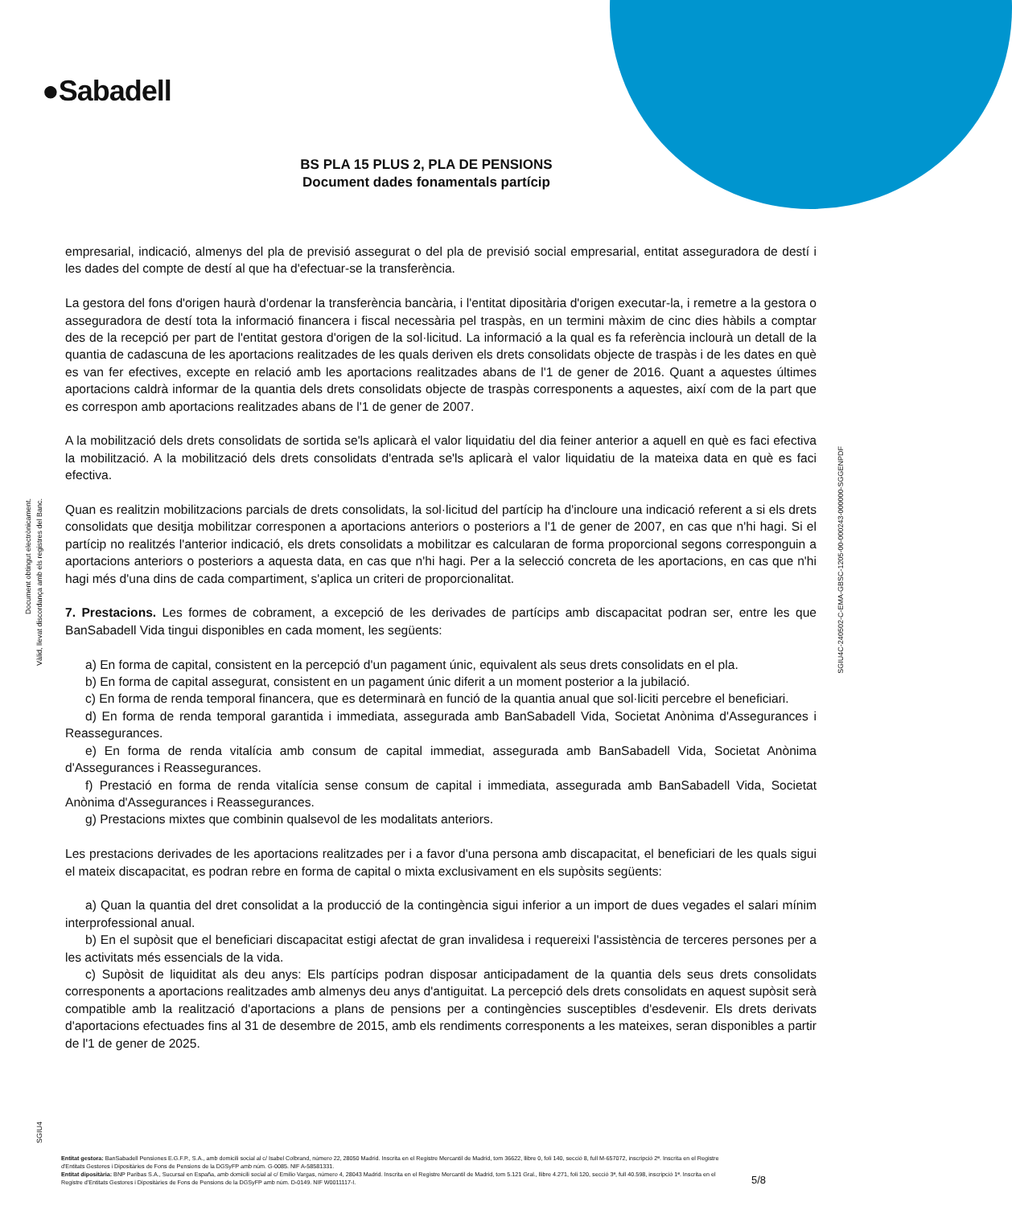●Sabadell
BS PLA 15 PLUS 2, PLA DE PENSIONS
Document dades fonamentals partícip
Document obtingut electrònicament.
Vàlid, llevat discordança amb els registres del Banc.
SGIU4C-240502-C-EMA-GBSC-1205-00-000243-000000-SGGENPDF
SGIU4
empresarial, indicació, almenys del pla de previsió assegurat o del pla de previsió social empresarial, entitat asseguradora de destí i les dades del compte de destí al que ha d'efectuar-se la transferència.
La gestora del fons d'origen haurà d'ordenar la transferència bancària, i l'entitat dipositària d'origen executar-la, i remetre a la gestora o asseguradora de destí tota la informació financera i fiscal necessària pel traspàs, en un termini màxim de cinc dies hàbils a comptar des de la recepció per part de l'entitat gestora d'origen de la sol·licitud. La informació a la qual es fa referència inclourà un detall de la quantia de cadascuna de les aportacions realitzades de les quals deriven els drets consolidats objecte de traspàs i de les dates en què es van fer efectives, excepte en relació amb les aportacions realitzades abans de l'1 de gener de 2016. Quant a aquestes últimes aportacions caldrà informar de la quantia dels drets consolidats objecte de traspàs corresponents a aquestes, així com de la part que es correspon amb aportacions realitzades abans de l'1 de gener de 2007.
A la mobilització dels drets consolidats de sortida se'ls aplicarà el valor liquidatiu del dia feiner anterior a aquell en què es faci efectiva la mobilització. A la mobilització dels drets consolidats d'entrada se'ls aplicarà el valor liquidatiu de la mateixa data en què es faci efectiva.
Quan es realitzin mobilitzacions parcials de drets consolidats, la sol·licitud del partícip ha d'incloure una indicació referent a si els drets consolidats que desitja mobilitzar corresponen a aportacions anteriors o posteriors a l'1 de gener de 2007, en cas que n'hi hagi. Si el partícip no realitzés l'anterior indicació, els drets consolidats a mobilitzar es calcularan de forma proporcional segons corresponguin a aportacions anteriors o posteriors a aquesta data, en cas que n'hi hagi. Per a la selecció concreta de les aportacions, en cas que n'hi hagi més d'una dins de cada compartiment, s'aplica un criteri de proporcionalitat.
7. Prestacions. Les formes de cobrament, a excepció de les derivades de partícips amb discapacitat podran ser, entre les que BanSabadell Vida tingui disponibles en cada moment, les següents:
a) En forma de capital, consistent en la percepció d'un pagament únic, equivalent als seus drets consolidats en el pla.
b) En forma de capital assegurat, consistent en un pagament únic diferit a un moment posterior a la jubilació.
c) En forma de renda temporal financera, que es determinarà en funció de la quantia anual que sol·liciti percebre el beneficiari.
d) En forma de renda temporal garantida i immediata, assegurada amb BanSabadell Vida, Societat Anònima d'Assegurances i Reassegurances.
e) En forma de renda vitalícia amb consum de capital immediat, assegurada amb BanSabadell Vida, Societat Anònima d'Assegurances i Reassegurances.
f) Prestació en forma de renda vitalícia sense consum de capital i immediata, assegurada amb BanSabadell Vida, Societat Anònima d'Assegurances i Reassegurances.
g) Prestacions mixtes que combinin qualsevol de les modalitats anteriors.
Les prestacions derivades de les aportacions realitzades per i a favor d'una persona amb discapacitat, el beneficiari de les quals sigui el mateix discapacitat, es podran rebre en forma de capital o mixta exclusivament en els supòsits següents:
a) Quan la quantia del dret consolidat a la producció de la contingència sigui inferior a un import de dues vegades el salari mínim interprofessional anual.
b) En el supòsit que el beneficiari discapacitat estigi afectat de gran invalidesa i requereixi l'assistència de terceres persones per a les activitats més essencials de la vida.
c) Supòsit de liquiditat als deu anys: Els partícips podran disposar anticipadament de la quantia dels seus drets consolidats corresponents a aportacions realitzades amb almenys deu anys d'antiguitat. La percepció dels drets consolidats en aquest supòsit serà compatible amb la realització d'aportacions a plans de pensions per a contingències susceptibles d'esdevenir. Els drets derivats d'aportacions efectuades fins al 31 de desembre de 2015, amb els rendiments corresponents a les mateixes, seran disponibles a partir de l'1 de gener de 2025.
Entitat gestora: BanSabadell Pensiones E.G.F.P., S.A., amb domicili social al c/ Isabel Colbrand, número 22, 28050 Madrid. Inscrita en el Registre Mercantil de Madrid, tom 36622, llibre 0, foli 140, secció 8, full M-657072, inscripció 2ª. Inscrita en el Registre d'Entitats Gestores i Dipositàries de Fons de Pensions de la DGSyFP amb núm. G-0085. NIF A-58581331.
Entitat dipositària: BNP Paribas S.A., Sucursal en España, amb domicili social al c/ Emilio Vargas, número 4, 28043 Madrid. Inscrita en el Registre Mercantil de Madrid, tom 5.121 Gral., llibre 4.271, foli 120, secció 3ª, full 40.598, inscripció 1ª. Inscrita en el Registre d'Entitats Gestores i Dipositàries de Fons de Pensions de la DGSyFP amb núm. D-0149. NIF W0011117-I.
5/8